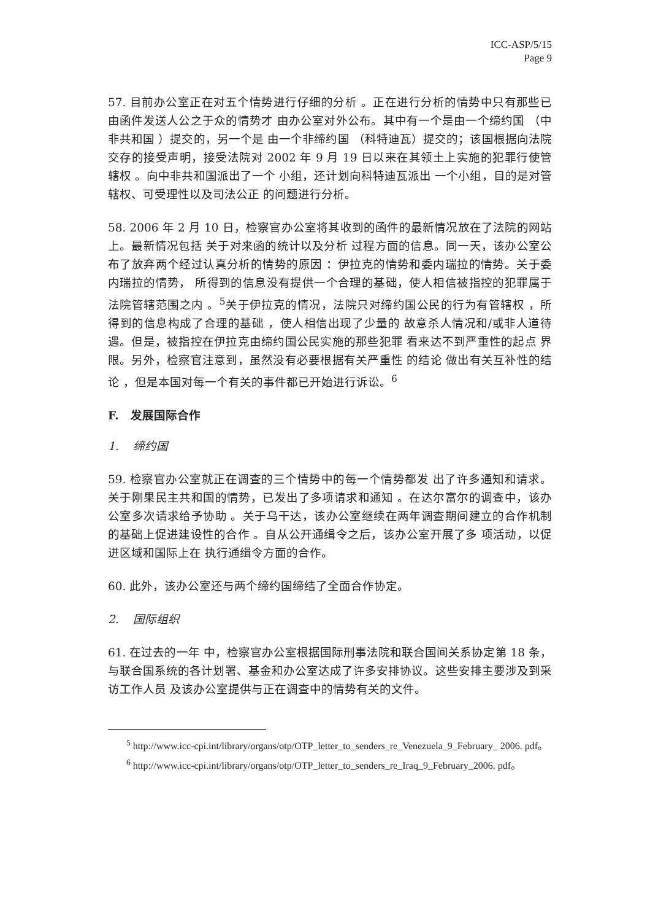ICC-ASP/5/15
Page 9
57. 目前办公室正在对五个情势进行仔细的分析 。正在进行分析的情势中只有那些已由函件发送人公之于众的情势才 由办公室对外公布。其中有一个是由一个缔约国 （中非共和国 ）提交的，另一个是 由一个非缔约国 （科特迪瓦）提交的；该国根据向法院交存的接受声明，接受法院对 2002 年 9 月 19 日以来在其领土上实施的犯罪行使管辖权 。向中非共和国派出了一个 小组，还计划向科特迪瓦派出 一个小组，目的是对管辖权、可受理性以及司法公正 的问题进行分析。
58. 2006 年 2 月 10 日，检察官办公室将其收到的函件的最新情况放在了法院的网站上。最新情况包括 关于对来函的统计以及分析 过程方面的信息。同一天，该办公室公布了放弃两个经过认真分析的情势的原因 ：伊拉克的情势和委内瑞拉的情势。关于委内瑞拉的情势， 所得到的信息没有提供一个合理的基础，使人相信被指控的犯罪属于法院管辖范围之内 。<sup>5</sup>关于伊拉克的情况，法院只对缔约国公民的行为有管辖权 ，所得到的信息构成了合理的基础 ，使人相信出现了少量的 故意杀人情况和/或非人道待遇。但是，被指控在伊拉克由缔约国公民实施的那些犯罪 看来达不到严重性的起点 界限。另外，检察官注意到，虽然没有必要根据有关严重性 的结论 做出有关互补性的结论 ，但是本国对每一个有关的事件都已开始进行诉讼。<sup>6</sup>
F. 发展国际合作
1. 缔约国
59. 检察官办公室就正在调查的三个情势中的每一个情势都发 出了许多通知和请求。关于刚果民主共和国的情势，已发出了多项请求和通知 。在达尔富尔的调查中，该办公室多次请求给予协助 。关于乌干达，该办公室继续在两年调查期间建立的合作机制的基础上促进建设性的合作 。自从公开通缉令之后，该办公室开展了多 项活动，以促进区域和国际上在 执行通缉令方面的合作。
60. 此外，该办公室还与两个缔约国缔结了全面合作协定。
2. 国际组织
61. 在过去的一年 中，检察官办公室根据国际刑事法院和联合国间关系协定第 18 条，与联合国系统的各计划署、基金和办公室达成了许多安排协议。这些安排主要涉及到采访工作人员 及该办公室提供与正在调查中的情势有关的文件。
<sup>5</sup> http://www.icc-cpi.int/library/organs/otp/OTP_letter_to_senders_re_Venezuela_9_February_ 2006. pdf。
<sup>6</sup> http://www.icc-cpi.int/library/organs/otp/OTP_letter_to_senders_re_Iraq_9_February_2006. pdf。